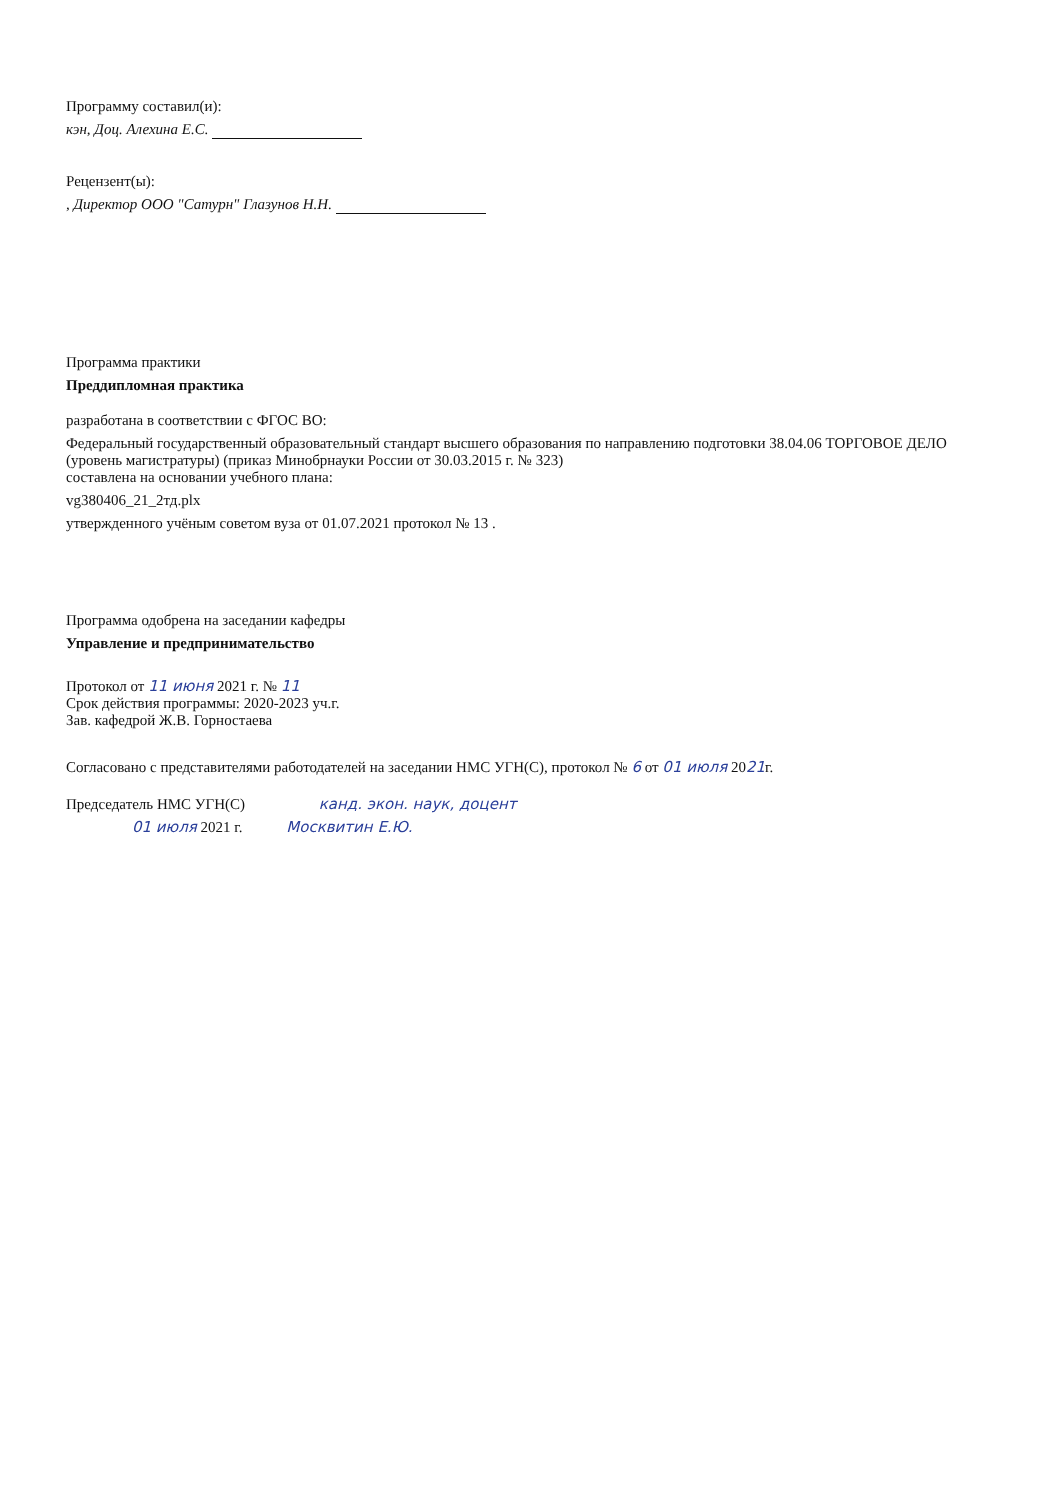Программу составил(и):
кэн, Доц. Алехина Е.С.
Рецензент(ы):
, Директор ООО "Сатурн" Глазунов Н.Н.
Программа практики
Преддипломная практика
разработана в соответствии с ФГОС ВО:
Федеральный государственный образовательный стандарт высшего образования по направлению подготовки 38.04.06 ТОРГОВОЕ ДЕЛО (уровень магистратуры) (приказ Минобрнауки России от 30.03.2015 г. № 323)
составлена на основании учебного плана:
vg380406_21_2тд.plx
утвержденного учёным советом вуза от 01.07.2021 протокол № 13 .
Программа одобрена на заседании кафедры
Управление и предпринимательство
Протокол от 11 июня 2021 г. № 11
Срок действия программы: 2020-2023 уч.г.
Зав. кафедрой Ж.В. Горностаева
Согласовано с представителями работодателей на заседании НМС УГН(С), протокол № 6 от 01 июля 2021г.
Председатель НМС УГН(С) канд. экон. наук, доцент
01 июля 2021 г. Москвитин Е.Ю.